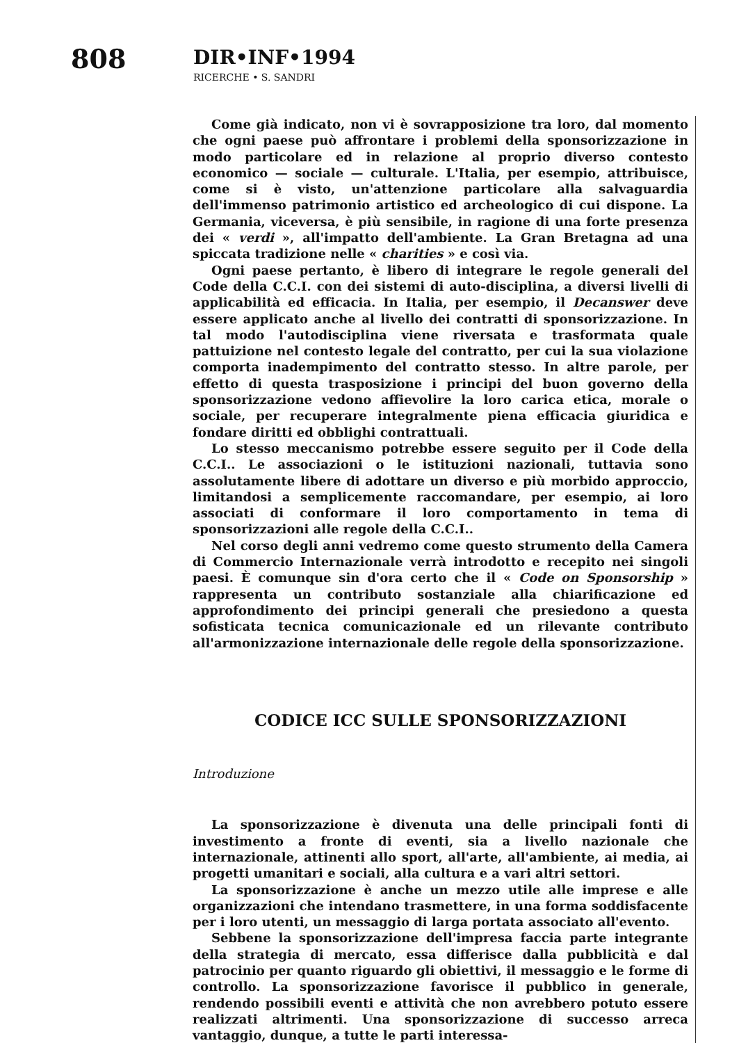808
DIR•INF•1994
RICERCHE • S. SANDRI
Come già indicato, non vi è sovrapposizione tra loro, dal momento che ogni paese può affrontare i problemi della sponsorizzazione in modo particolare ed in relazione al proprio diverso contesto economico — sociale — culturale. L'Italia, per esempio, attribuisce, come si è visto, un'attenzione particolare alla salvaguardia dell'immenso patrimonio artistico ed archeologico di cui dispone. La Germania, viceversa, è più sensibile, in ragione di una forte presenza dei « verdi », all'impatto dell'ambiente. La Gran Bretagna ad una spiccata tradizione nelle « charities » e così via.
Ogni paese pertanto, è libero di integrare le regole generali del Code della C.C.I. con dei sistemi di auto-disciplina, a diversi livelli di applicabilità ed efficacia. In Italia, per esempio, il Decanswer deve essere applicato anche al livello dei contratti di sponsorizzazione. In tal modo l'autodisciplina viene riversata e trasformata quale pattuizione nel contesto legale del contratto, per cui la sua violazione comporta inadempimento del contratto stesso. In altre parole, per effetto di questa trasposizione i principi del buon governo della sponsorizzazione vedono affievolire la loro carica etica, morale o sociale, per recuperare integralmente piena efficacia giuridica e fondare diritti ed obblighi contrattuali.
Lo stesso meccanismo potrebbe essere seguito per il Code della C.C.I.. Le associazioni o le istituzioni nazionali, tuttavia sono assolutamente libere di adottare un diverso e più morbido approccio, limitandosi a semplicemente raccomandare, per esempio, ai loro associati di conformare il loro comportamento in tema di sponsorizzazioni alle regole della C.C.I..
Nel corso degli anni vedremo come questo strumento della Camera di Commercio Internazionale verrà introdotto e recepito nei singoli paesi. È comunque sin d'ora certo che il « Code on Sponsorship » rappresenta un contributo sostanziale alla chiarificazione ed approfondimento dei principi generali che presiedono a questa sofisticata tecnica comunicazionale ed un rilevante contributo all'armonizzazione internazionale delle regole della sponsorizzazione.
CODICE ICC SULLE SPONSORIZZAZIONI
Introduzione
La sponsorizzazione è divenuta una delle principali fonti di investimento a fronte di eventi, sia a livello nazionale che internazionale, attinenti allo sport, all'arte, all'ambiente, ai media, ai progetti umanitari e sociali, alla cultura e a vari altri settori.
La sponsorizzazione è anche un mezzo utile alle imprese e alle organizzazioni che intendano trasmettere, in una forma soddisfacente per i loro utenti, un messaggio di larga portata associato all'evento.
Sebbene la sponsorizzazione dell'impresa faccia parte integrante della strategia di mercato, essa differisce dalla pubblicità e dal patrocinio per quanto riguardo gli obiettivi, il messaggio e le forme di controllo. La sponsorizzazione favorisce il pubblico in generale, rendendo possibili eventi e attività che non avrebbero potuto essere realizzati altrimenti. Una sponsorizzazione di successo arreca vantaggio, dunque, a tutte le parti interessa-